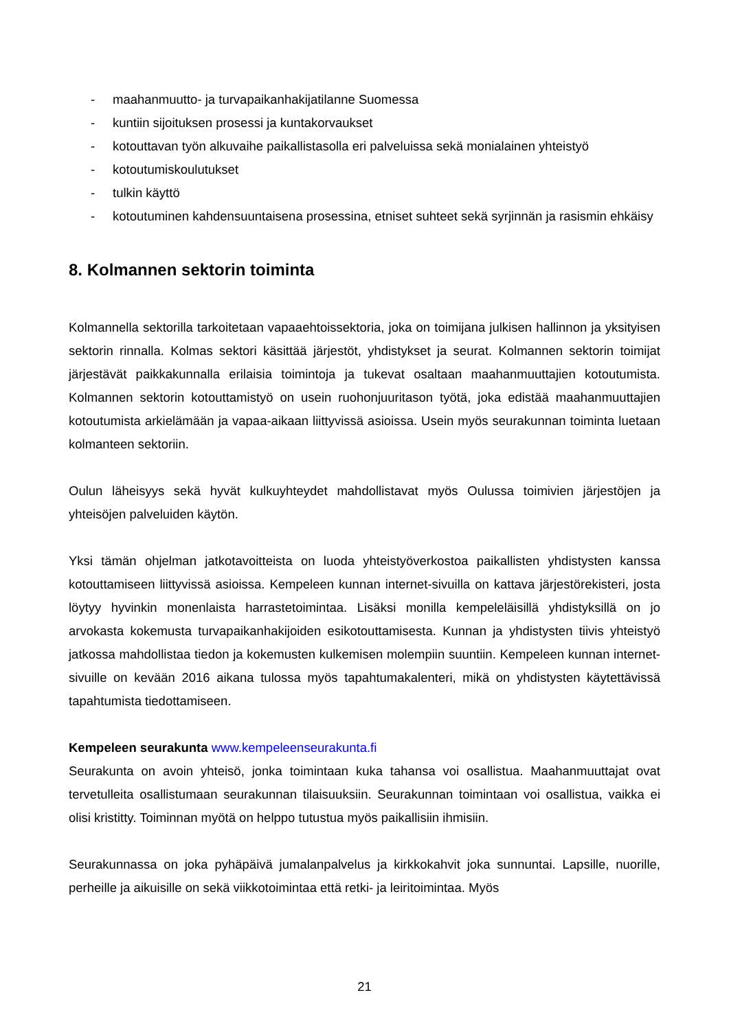- maahanmuutto- ja turvapaikanhakijatilanne Suomessa
- kuntiin sijoituksen prosessi ja kuntakorvaukset
- kotouttavan työn alkuvaihe paikallistasolla eri palveluissa sekä monialainen yhteistyö
- kotoutumiskoulutukset
- tulkin käyttö
- kotoutuminen kahdensuuntaisena prosessina, etniset suhteet sekä syrjinnän ja rasismin ehkäisy
8. Kolmannen sektorin toiminta
Kolmannella sektorilla tarkoitetaan vapaaehtoissektoria, joka on toimijana julkisen hallinnon ja yksityisen sektorin rinnalla. Kolmas sektori käsittää järjestöt, yhdistykset ja seurat. Kolmannen sektorin toimijat järjestävät paikkakunnalla erilaisia toimintoja ja tukevat osaltaan maahanmuuttajien kotoutumista. Kolmannen sektorin kotouttamistyö on usein ruohonjuuritason työtä, joka edistää maahanmuuttajien kotoutumista arkielämään ja vapaa-aikaan liittyvissä asioissa. Usein myös seurakunnan toiminta luetaan kolmanteen sektoriin.
Oulun läheisyys sekä hyvät kulkuyhteydet mahdollistavat myös Oulussa toimivien järjestöjen ja yhteisöjen palveluiden käytön.
Yksi tämän ohjelman jatkotavoitteista on luoda yhteistyöverkostoa paikallisten yhdistysten kanssa kotouttamiseen liittyvissä asioissa. Kempeleen kunnan internet-sivuilla on kattava järjestörekisteri, josta löytyy hyvinkin monenlaista harrastetoimintaa. Lisäksi monilla kempeleläisillä yhdistyksillä on jo arvokasta kokemusta turvapaikanhakijoiden esikotouttamisesta. Kunnan ja yhdistysten tiivis yhteistyö jatkossa mahdollistaa tiedon ja kokemusten kulkemisen molempiin suuntiin. Kempeleen kunnan internet-sivuille on kevään 2016 aikana tulossa myös tapahtumakalenteri, mikä on yhdistysten käytettävissä tapahtumista tiedottamiseen.
Kempeleen seurakunta www.kempeleenseurakunta.fi
Seurakunta on avoin yhteisö, jonka toimintaan kuka tahansa voi osallistua. Maahanmuuttajat ovat tervetulleita osallistumaan seurakunnan tilaisuuksiin. Seurakunnan toimintaan voi osallistua, vaikka ei olisi kristitty. Toiminnan myötä on helppo tutustua myös paikallisiin ihmisiin.
Seurakunnassa on joka pyhäpäivä jumalanpalvelus ja kirkkokahvit joka sunnuntai. Lapsille, nuorille, perheille ja aikuisille on sekä viikkotoimintaa että retki- ja leiritoimintaa. Myös
21